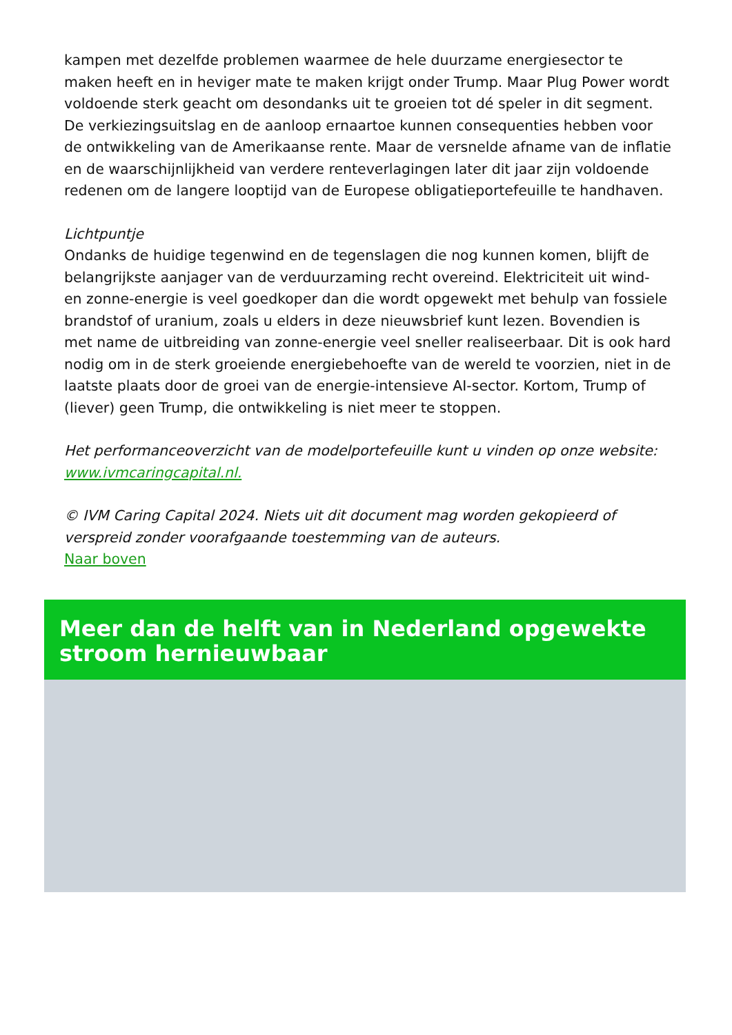kampen met dezelfde problemen waarmee de hele duurzame energiesector te maken heeft en in heviger mate te maken krijgt onder Trump. Maar Plug Power wordt voldoende sterk geacht om desondanks uit te groeien tot dé speler in dit segment. De verkiezingsuitslag en de aanloop ernaartoe kunnen consequenties hebben voor de ontwikkeling van de Amerikaanse rente. Maar de versnelde afname van de inflatie en de waarschijnlijkheid van verdere renteverlagingen later dit jaar zijn voldoende redenen om de langere looptijd van de Europese obligatieportefeuille te handhaven.
Lichtpuntje
Ondanks de huidige tegenwind en de tegenslagen die nog kunnen komen, blijft de belangrijkste aanjager van de verduurzaming recht overeind. Elektriciteit uit wind- en zonne-energie is veel goedkoper dan die wordt opgewekt met behulp van fossiele brandstof of uranium, zoals u elders in deze nieuwsbrief kunt lezen. Bovendien is met name de uitbreiding van zonne-energie veel sneller realiseerbaar. Dit is ook hard nodig om in de sterk groeiende energiebehoefte van de wereld te voorzien, niet in de laatste plaats door de groei van de energie-intensieve AI-sector. Kortom, Trump of (liever) geen Trump, die ontwikkeling is niet meer te stoppen.
Het performanceoverzicht van de modelportefeuille kunt u vinden op onze website: www.ivmcaringcapital.nl.
© IVM Caring Capital 2024. Niets uit dit document mag worden gekopieerd of verspreid zonder voorafgaande toestemming van de auteurs.
Naar boven
Meer dan de helft van in Nederland opgewekte stroom hernieuwbaar